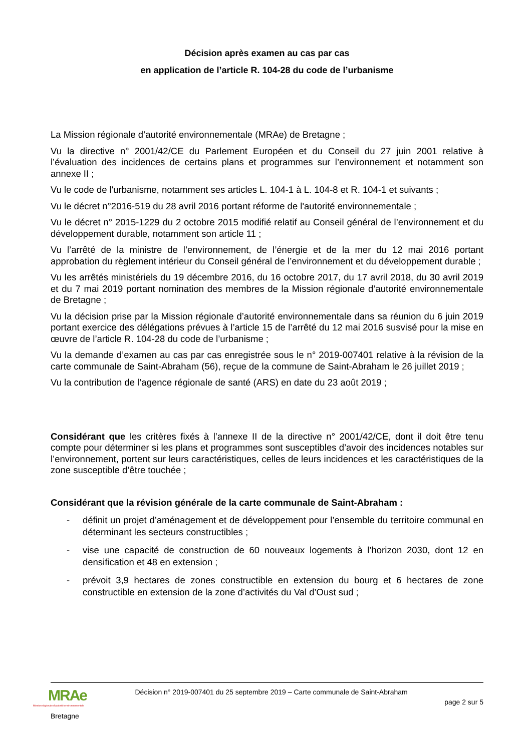Décision après examen au cas par cas
en application de l’article R. 104-28 du code de l’urbanisme
La Mission régionale d’autorité environnementale (MRAe) de Bretagne ;
Vu la directive n° 2001/42/CE du Parlement Européen et du Conseil du 27 juin 2001 relative à l’évaluation des incidences de certains plans et programmes sur l’environnement et notamment son annexe II ;
Vu le code de l'urbanisme, notamment ses articles L. 104-1 à L. 104-8 et R. 104-1 et suivants ;
Vu le décret n°2016-519 du 28 avril 2016 portant réforme de l'autorité environnementale ;
Vu le décret n° 2015-1229 du 2 octobre 2015 modifié relatif au Conseil général de l’environnement et du développement durable, notamment son article 11 ;
Vu l’arrêté de la ministre de l’environnement, de l’énergie et de la mer du 12 mai 2016 portant approbation du règlement intérieur du Conseil général de l’environnement et du développement durable ;
Vu les arrêtés ministériels du 19 décembre 2016, du 16 octobre 2017, du 17 avril 2018, du 30 avril 2019 et du 7 mai 2019 portant nomination des membres de la Mission régionale d’autorité environnementale de Bretagne ;
Vu la décision prise par la Mission régionale d’autorité environnementale dans sa réunion du 6 juin 2019 portant exercice des délégations prévues à l’article 15 de l’arrêté du 12 mai 2016 susvisé pour la mise en œuvre de l’article R. 104-28 du code de l’urbanisme ;
Vu la demande d’examen au cas par cas enregistrée sous le n° 2019-007401 relative à la révision de la carte communale de Saint-Abraham (56), reçue de la commune de Saint-Abraham le 26 juillet 2019 ;
Vu la contribution de l’agence régionale de santé (ARS) en date du 23 août 2019 ;
Considérant que les critères fixés à l’annexe II de la directive n° 2001/42/CE, dont il doit être tenu compte pour déterminer si les plans et programmes sont susceptibles d’avoir des incidences notables sur l’environnement, portent sur leurs caractéristiques, celles de leurs incidences et les caractéristiques de la zone susceptible d’être touchée ;
Considérant que la révision générale de la carte communale de Saint-Abraham :
- définit un projet d’aménagement et de développement pour l’ensemble du territoire communal en déterminant les secteurs constructibles ;
- vise une capacité de construction de 60 nouveaux logements à l’horizon 2030, dont 12 en densification et 48 en extension ;
- prévoit 3,9 hectares de zones constructible en extension du bourg et 6 hectares de zone constructible en extension de la zone d’activités du Val d’Oust sud ;
MRAe
Mission régionale d'autorité environnementale
Bretagne
Décision n° 2019-007401 du 25 septembre 2019 – Carte communale de Saint-Abraham
page 2 sur 5